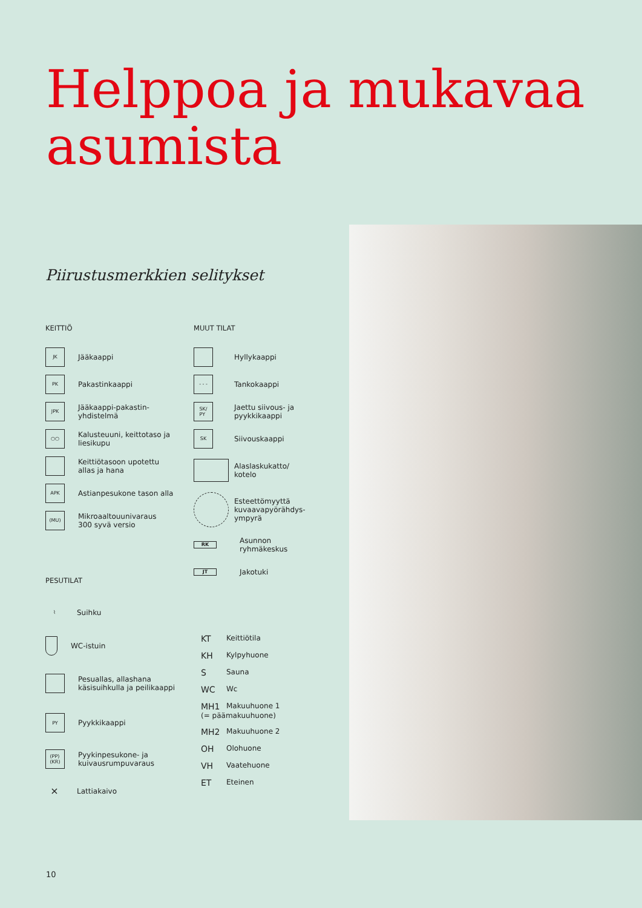Helppoa ja mukavaa
asumista
Piirustusmerkkien selitykset
KEITTIÖ
JK Jääkaappi
PK Pakastinkaappi
JPK Jääkaappi-pakastin-
yhdistelmä
○○ Kalusteuuni, keittotaso ja
liesikupu
Keittiötasoon upotettu
allas ja hana
APK Astianpesukone tason alla
(MU) Mikroaaltouunivaraus
300 syvä versio
PESUTILAT
⌇ Suihku
WC-istuin
Pesuallas, allashana
käsisuihkulla ja peilikaappi
PY Pyykkikaappi
(PP)
(KR) Pyykinpesukone- ja
kuivausrumpuvaraus
⨯ Lattiakaivo
MUUT TILAT
Hyllykaappi
- - - Tankokaappi
SK/
PY Jaettu siivous- ja
pyykkikaappi
SK Siivouskaappi
Alaslaskukatto/
kotelo
Esteettömyyttä
kuvaavapyörähdys-
ympyrä
RK Asunnon
ryhmäkeskus
JT Jakotuki
KT Keittiötila
KH Kylpyhuone
S Sauna
WC Wc
MH1 Makuuhuone 1
(= päämakuuhuone)
MH2 Makuuhuone 2
OH Olohuone
VH Vaatehuone
ET Eteinen
10